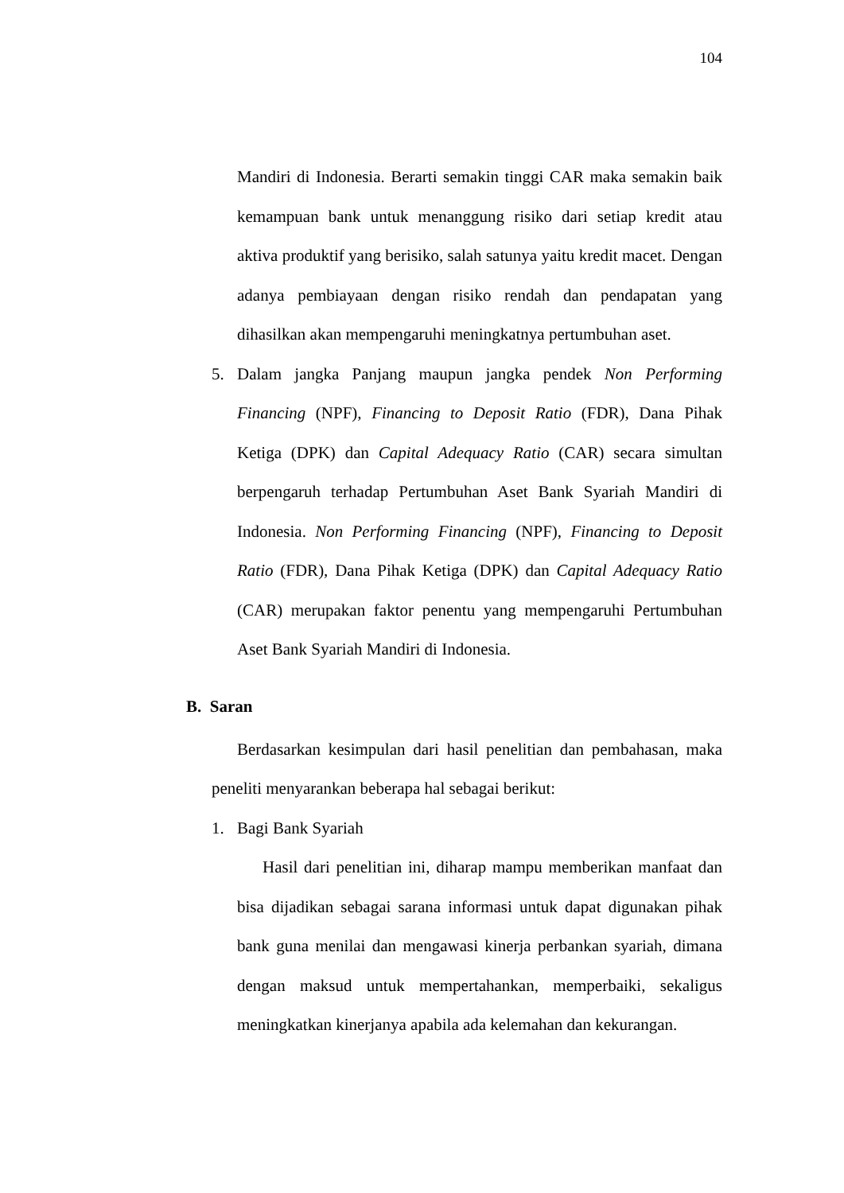104
Mandiri di Indonesia. Berarti semakin tinggi CAR maka semakin baik kemampuan bank untuk menanggung risiko dari setiap kredit atau aktiva produktif yang berisiko, salah satunya yaitu kredit macet. Dengan adanya pembiayaan dengan risiko rendah dan pendapatan yang dihasilkan akan mempengaruhi meningkatnya pertumbuhan aset.
5. Dalam jangka Panjang maupun jangka pendek Non Performing Financing (NPF), Financing to Deposit Ratio (FDR), Dana Pihak Ketiga (DPK) dan Capital Adequacy Ratio (CAR) secara simultan berpengaruh terhadap Pertumbuhan Aset Bank Syariah Mandiri di Indonesia. Non Performing Financing (NPF), Financing to Deposit Ratio (FDR), Dana Pihak Ketiga (DPK) dan Capital Adequacy Ratio (CAR) merupakan faktor penentu yang mempengaruhi Pertumbuhan Aset Bank Syariah Mandiri di Indonesia.
B. Saran
Berdasarkan kesimpulan dari hasil penelitian dan pembahasan, maka peneliti menyarankan beberapa hal sebagai berikut:
1. Bagi Bank Syariah
Hasil dari penelitian ini, diharap mampu memberikan manfaat dan bisa dijadikan sebagai sarana informasi untuk dapat digunakan pihak bank guna menilai dan mengawasi kinerja perbankan syariah, dimana dengan maksud untuk mempertahankan, memperbaiki, sekaligus meningkatkan kinerjanya apabila ada kelemahan dan kekurangan.